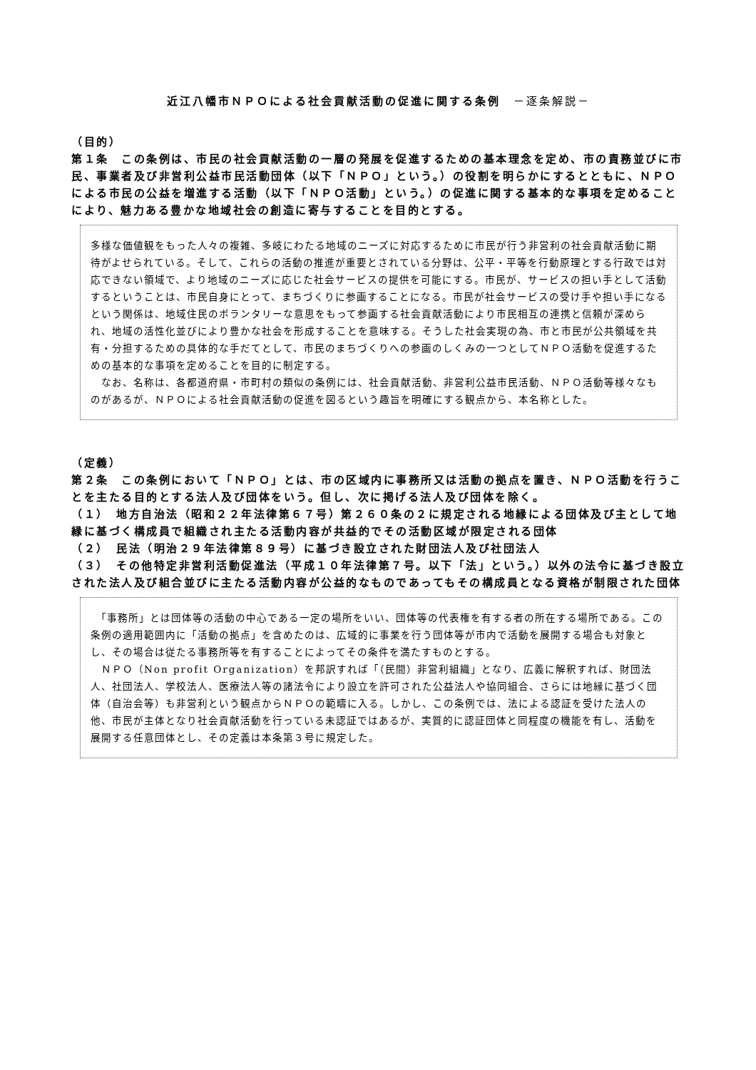近江八幡市ＮＰＯによる社会貢献活動の促進に関する条例　－逐条解説－
（目的）
第１条　この条例は、市民の社会貢献活動の一層の発展を促進するための基本理念を定め、市の責務並びに市民、事業者及び非営利公益市民活動団体（以下「ＮＰＯ」という。）の役割を明らかにするとともに、ＮＰＯによる市民の公益を増進する活動（以下「ＮＰＯ活動」という。）の促進に関する基本的な事項を定めることにより、魅力ある豊かな地域社会の創造に寄与することを目的とする。
多様な価値観をもった人々の複雑、多岐にわたる地域のニーズに対応するために市民が行う非営利の社会貢献活動に期待がよせられている。そして、これらの活動の推進が重要とされている分野は、公平・平等を行動原理とする行政では対応できない領域で、より地域のニーズに応じた社会サービスの提供を可能にする。市民が、サービスの担い手として活動するということは、市民自身にとって、まちづくりに参画することになる。市民が社会サービスの受け手や担い手になるという関係は、地域住民のボランタリーな意思をもって参画する社会貢献活動により市民相互の連携と信頼が深められ、地域の活性化並びにより豊かな社会を形成することを意味する。そうした社会実現の為、市と市民が公共領域を共有・分担するための具体的な手だてとして、市民のまちづくりへの参画のしくみの一つとしてＮＰＯ活動を促進するための基本的な事項を定めることを目的に制定する。
　なお、名称は、各都道府県・市町村の類似の条例には、社会貢献活動、非営利公益市民活動、ＮＰＯ活動等様々なものがあるが、ＮＰＯによる社会貢献活動の促進を図るという趣旨を明確にする観点から、本名称とした。
（定義）
第２条　この条例において「ＮＰＯ」とは、市の区域内に事務所又は活動の拠点を置き、ＮＰＯ活動を行うことを主たる目的とする法人及び団体をいう。但し、次に掲げる法人及び団体を除く。
（１）　地方自治法（昭和２２年法律第６７号）第２６０条の２に規定される地縁による団体及び主として地縁に基づく構成員で組織され主たる活動内容が共益的でその活動区域が限定される団体
（２）　民法（明治２９年法律第８９号）に基づき設立された財団法人及び社団法人
（３）　その他特定非営利活動促進法（平成１０年法律第７号。以下「法」という。）以外の法令に基づき設立された法人及び組合並びに主たる活動内容が公益的なものであってもその構成員となる資格が制限された団体
　「事務所」とは団体等の活動の中心である一定の場所をいい、団体等の代表権を有する者の所在する場所である。この条例の適用範囲内に「活動の拠点」を含めたのは、広域的に事業を行う団体等が市内で活動を展開する場合も対象とし、その場合は従たる事務所等を有することによってその条件を満たすものとする。
　ＮＰＯ（Non profit Organization）を邦訳すれば「（民間）非営利組織」となり、広義に解釈すれば、財団法人、社団法人、学校法人、医療法人等の諸法令により設立を許可された公益法人や協同組合、さらには地縁に基づく団体（自治会等）も非営利という観点からＮＰＯの範疇に入る。しかし、この条例では、法による認証を受けた法人の他、市民が主体となり社会貢献活動を行っている未認証ではあるが、実質的に認証団体と同程度の機能を有し、活動を展開する任意団体とし、その定義は本条第３号に規定した。